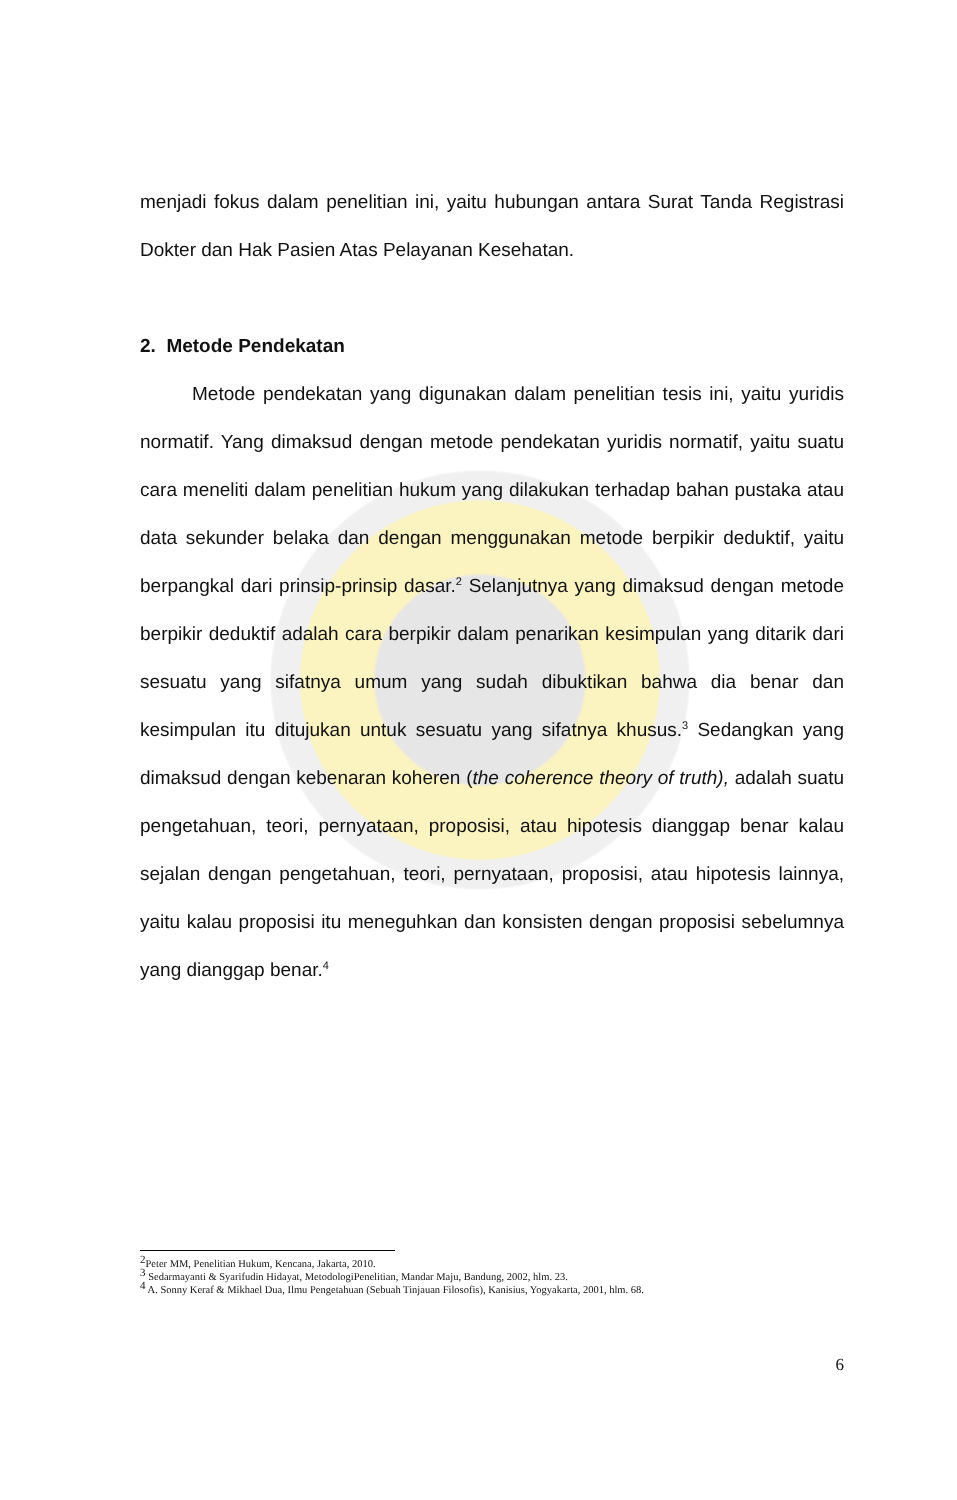menjadi fokus dalam penelitian ini, yaitu hubungan antara Surat Tanda Registrasi Dokter dan Hak Pasien Atas Pelayanan Kesehatan.
2. Metode Pendekatan
Metode pendekatan yang digunakan dalam penelitian tesis ini, yaitu yuridis normatif. Yang dimaksud dengan metode pendekatan yuridis normatif, yaitu suatu cara meneliti dalam penelitian hukum yang dilakukan terhadap bahan pustaka atau data sekunder belaka dan dengan menggunakan metode berpikir deduktif, yaitu berpangkal dari prinsip-prinsip dasar.<sup>2</sup> Selanjutnya yang dimaksud dengan metode berpikir deduktif adalah cara berpikir dalam penarikan kesimpulan yang ditarik dari sesuatu yang sifatnya umum yang sudah dibuktikan bahwa dia benar dan kesimpulan itu ditujukan untuk sesuatu yang sifatnya khusus.<sup>3</sup> Sedangkan yang dimaksud dengan kebenaran koheren (the coherence theory of truth), adalah suatu pengetahuan, teori, pernyataan, proposisi, atau hipotesis dianggap benar kalau sejalan dengan pengetahuan, teori, pernyataan, proposisi, atau hipotesis lainnya, yaitu kalau proposisi itu meneguhkan dan konsisten dengan proposisi sebelumnya yang dianggap benar.<sup>4</sup>
<sup>2</sup> Peter MM, Penelitian Hukum, Kencana, Jakarta, 2010.
<sup>3</sup> Sedarmayanti & Syarifudin Hidayat, MetodologiPenelitian, Mandar Maju, Bandung, 2002, hlm. 23.
<sup>4</sup> A. Sonny Keraf & Mikhael Dua, Ilmu Pengetahuan (Sebuah Tinjauan Filosofis), Kanisius, Yogyakarta, 2001, hlm. 68.
6